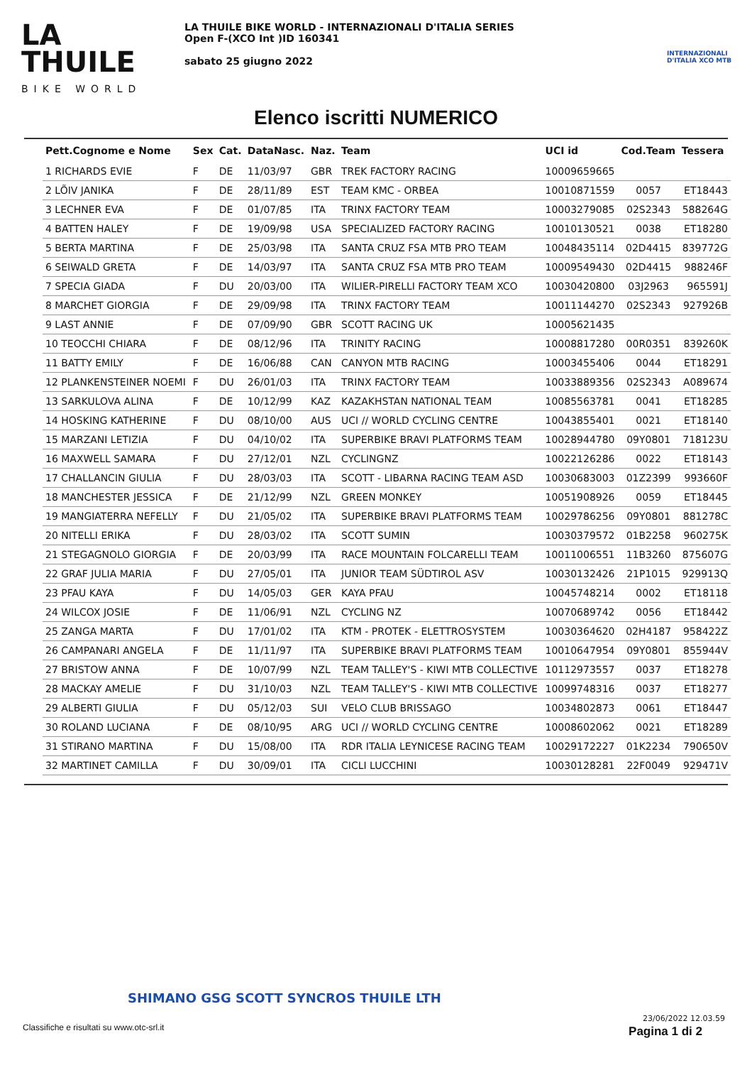LA
THUILE
BIKE WORLD
LA THUILE BIKE WORLD - INTERNAZIONALI D'ITALIA SERIES
Open F-(XCO Int )ID 160341
sabato 25 giugno 2022
INTERNAZIONALI D'ITALIA XCO MTB
Elenco iscritti NUMERICO
| Pett.Cognome e Nome | Sex | Cat. | DataNasc. | Naz. | Team | UCI id | Cod.Team | Tessera |
| --- | --- | --- | --- | --- | --- | --- | --- | --- |
| 1 RICHARDS EVIE | F | DE | 11/03/97 | GBR | TREK FACTORY RACING | 10009659665 | | |
| 2 LÕIV JANIKA | F | DE | 28/11/89 | EST | TEAM KMC - ORBEA | 10010871559 | 0057 | ET18443 |
| 3 LECHNER EVA | F | DE | 01/07/85 | ITA | TRINX FACTORY TEAM | 10003279085 | 02S2343 | 588264G |
| 4 BATTEN HALEY | F | DE | 19/09/98 | USA | SPECIALIZED FACTORY RACING | 10010130521 | 0038 | ET18280 |
| 5 BERTA MARTINA | F | DE | 25/03/98 | ITA | SANTA CRUZ FSA MTB PRO TEAM | 10048435114 | 02D4415 | 839772G |
| 6 SEIWALD GRETA | F | DE | 14/03/97 | ITA | SANTA CRUZ FSA MTB PRO TEAM | 10009549430 | 02D4415 | 988246F |
| 7 SPECIA GIADA | F | DU | 20/03/00 | ITA | WILIER-PIRELLI FACTORY TEAM XCO | 10030420800 | 03J2963 | 965591J |
| 8 MARCHET GIORGIA | F | DE | 29/09/98 | ITA | TRINX FACTORY TEAM | 10011144270 | 02S2343 | 927926B |
| 9 LAST ANNIE | F | DE | 07/09/90 | GBR | SCOTT RACING UK | 10005621435 | | |
| 10 TEOCCHI CHIARA | F | DE | 08/12/96 | ITA | TRINITY RACING | 10008817280 | 00R0351 | 839260K |
| 11 BATTY EMILY | F | DE | 16/06/88 | CAN | CANYON MTB RACING | 10003455406 | 0044 | ET18291 |
| 12 PLANKENSTEINER NOEMI | F | DU | 26/01/03 | ITA | TRINX FACTORY TEAM | 10033889356 | 02S2343 | A089674 |
| 13 SARKULOVA ALINA | F | DE | 10/12/99 | KAZ | KAZAKHSTAN NATIONAL TEAM | 10085563781 | 0041 | ET18285 |
| 14 HOSKING KATHERINE | F | DU | 08/10/00 | AUS | UCI // WORLD CYCLING CENTRE | 10043855401 | 0021 | ET18140 |
| 15 MARZANI LETIZIA | F | DU | 04/10/02 | ITA | SUPERBIKE BRAVI PLATFORMS TEAM | 10028944780 | 09Y0801 | 718123U |
| 16 MAXWELL SAMARA | F | DU | 27/12/01 | NZL | CYCLINGNZ | 10022126286 | 0022 | ET18143 |
| 17 CHALLANCIN GIULIA | F | DU | 28/03/03 | ITA | SCOTT - LIBARNA RACING TEAM ASD | 10030683003 | 01Z2399 | 993660F |
| 18 MANCHESTER JESSICA | F | DE | 21/12/99 | NZL | GREEN MONKEY | 10051908926 | 0059 | ET18445 |
| 19 MANGIATERRA NEFELLY | F | DU | 21/05/02 | ITA | SUPERBIKE BRAVI PLATFORMS TEAM | 10029786256 | 09Y0801 | 881278C |
| 20 NITELLI ERIKA | F | DU | 28/03/02 | ITA | SCOTT SUMIN | 10030379572 | 01B2258 | 960275K |
| 21 STEGAGNOLO GIORGIA | F | DE | 20/03/99 | ITA | RACE MOUNTAIN FOLCARELLI TEAM | 10011006551 | 11B3260 | 875607G |
| 22 GRAF JULIA MARIA | F | DU | 27/05/01 | ITA | JUNIOR TEAM SÜDTIROL ASV | 10030132426 | 21P1015 | 929913Q |
| 23 PFAU KAYA | F | DU | 14/05/03 | GER | KAYA PFAU | 10045748214 | 0002 | ET18118 |
| 24 WILCOX JOSIE | F | DE | 11/06/91 | NZL | CYCLING NZ | 10070689742 | 0056 | ET18442 |
| 25 ZANGA MARTA | F | DU | 17/01/02 | ITA | KTM - PROTEK - ELETTROSYSTEM | 10030364620 | 02H4187 | 958422Z |
| 26 CAMPANARI ANGELA | F | DE | 11/11/97 | ITA | SUPERBIKE BRAVI PLATFORMS TEAM | 10010647954 | 09Y0801 | 855944V |
| 27 BRISTOW ANNA | F | DE | 10/07/99 | NZL | TEAM TALLEY'S - KIWI MTB COLLECTIVE | 10112973557 | 0037 | ET18278 |
| 28 MACKAY AMELIE | F | DU | 31/10/03 | NZL | TEAM TALLEY'S - KIWI MTB COLLECTIVE | 10099748316 | 0037 | ET18277 |
| 29 ALBERTI GIULIA | F | DU | 05/12/03 | SUI | VELO CLUB BRISSAGO | 10034802873 | 0061 | ET18447 |
| 30 ROLAND LUCIANA | F | DE | 08/10/95 | ARG | UCI // WORLD CYCLING CENTRE | 10008602062 | 0021 | ET18289 |
| 31 STIRANO MARTINA | F | DU | 15/08/00 | ITA | RDR ITALIA LEYNICESE RACING TEAM | 10029172227 | 01K2234 | 790650V |
| 32 MARTINET CAMILLA | F | DU | 30/09/01 | ITA | CICLI LUCCHINI | 10030128281 | 22F0049 | 929471V |
SHIMANO GSG SCOTT SYNCROS THUILE LTH
23/06/2022 12.03.59
Classifiche e risultati su www.otc-srl.it
Pagina 1 di 2